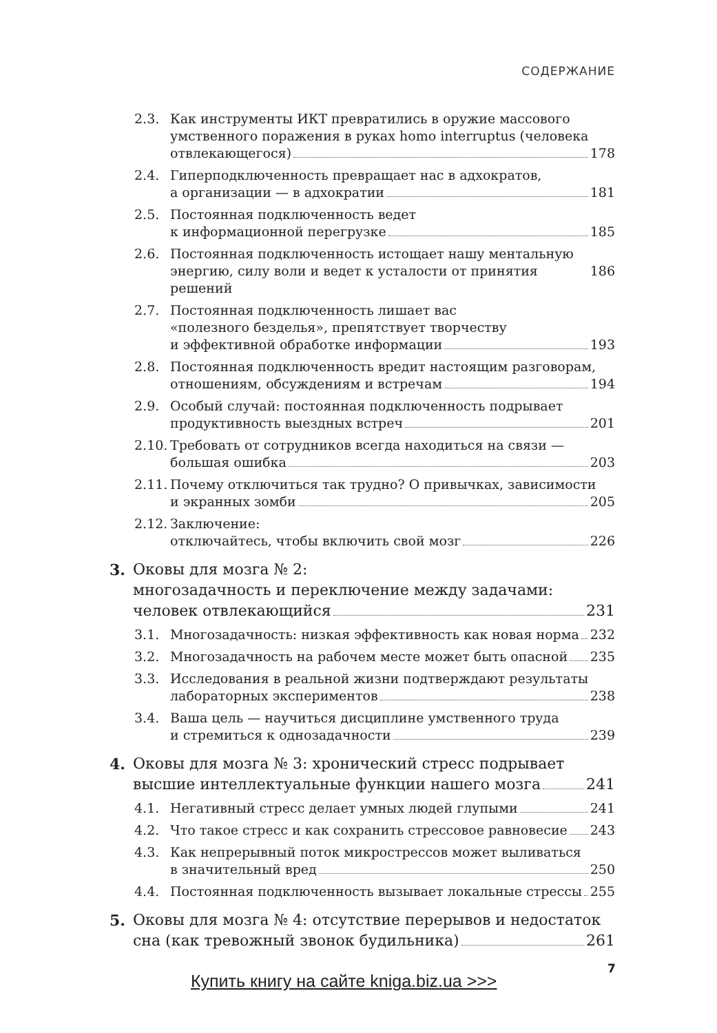СОДЕРЖАНИЕ
2.3. Как инструменты ИКТ превратились в оружие массового
умственного поражения в руках homo interruptus (человека
отвлекающегося) 178
2.4. Гиперподключенность превращает нас в адхократов,
а организации — в адхократии 181
2.5. Постоянная подключенность ведет
к информационной перегрузке 185
2.6. Постоянная подключенность истощает нашу ментальную
энергию, силу воли и ведет к усталости от принятия решений 186
2.7. Постоянная подключенность лишает вас
«полезного безделья», препятствует творчеству
и эффективной обработке информации 193
2.8. Постоянная подключенность вредит настоящим разговорам,
отношениям, обсуждениям и встречам 194
2.9. Особый случай: постоянная подключенность подрывает
продуктивность выездных встреч 201
2.10. Требовать от сотрудников всегда находиться на связи —
большая ошибка 203
2.11. Почему отключиться так трудно? О привычках, зависимости
и экранных зомби 205
2.12. Заключение:
отключайтесь, чтобы включить свой мозг 226
3. Оковы для мозга № 2:
многозадачность и переключение между задачами:
человек отвлекающийся 231
3.1. Многозадачность: низкая эффективность как новая норма 232
3.2. Многозадачность на рабочем месте может быть опасной 235
3.3. Исследования в реальной жизни подтверждают результаты
лабораторных экспериментов 238
3.4. Ваша цель — научиться дисциплине умственного труда
и стремиться к однозадачности 239
4. Оковы для мозга № 3: хронический стресс подрывает
высшие интеллектуальные функции нашего мозга 241
4.1. Негативный стресс делает умных людей глупыми 241
4.2. Что такое стресс и как сохранить стрессовое равновесие 243
4.3. Как непрерывный поток микрострессов может выливаться
в значительный вред 250
4.4. Постоянная подключенность вызывает локальные стрессы 255
5. Оковы для мозга № 4: отсутствие перерывов и недостаток
сна (как тревожный звонок будильника) 261
Купить книгу на сайте kniga.biz.ua >>>
7